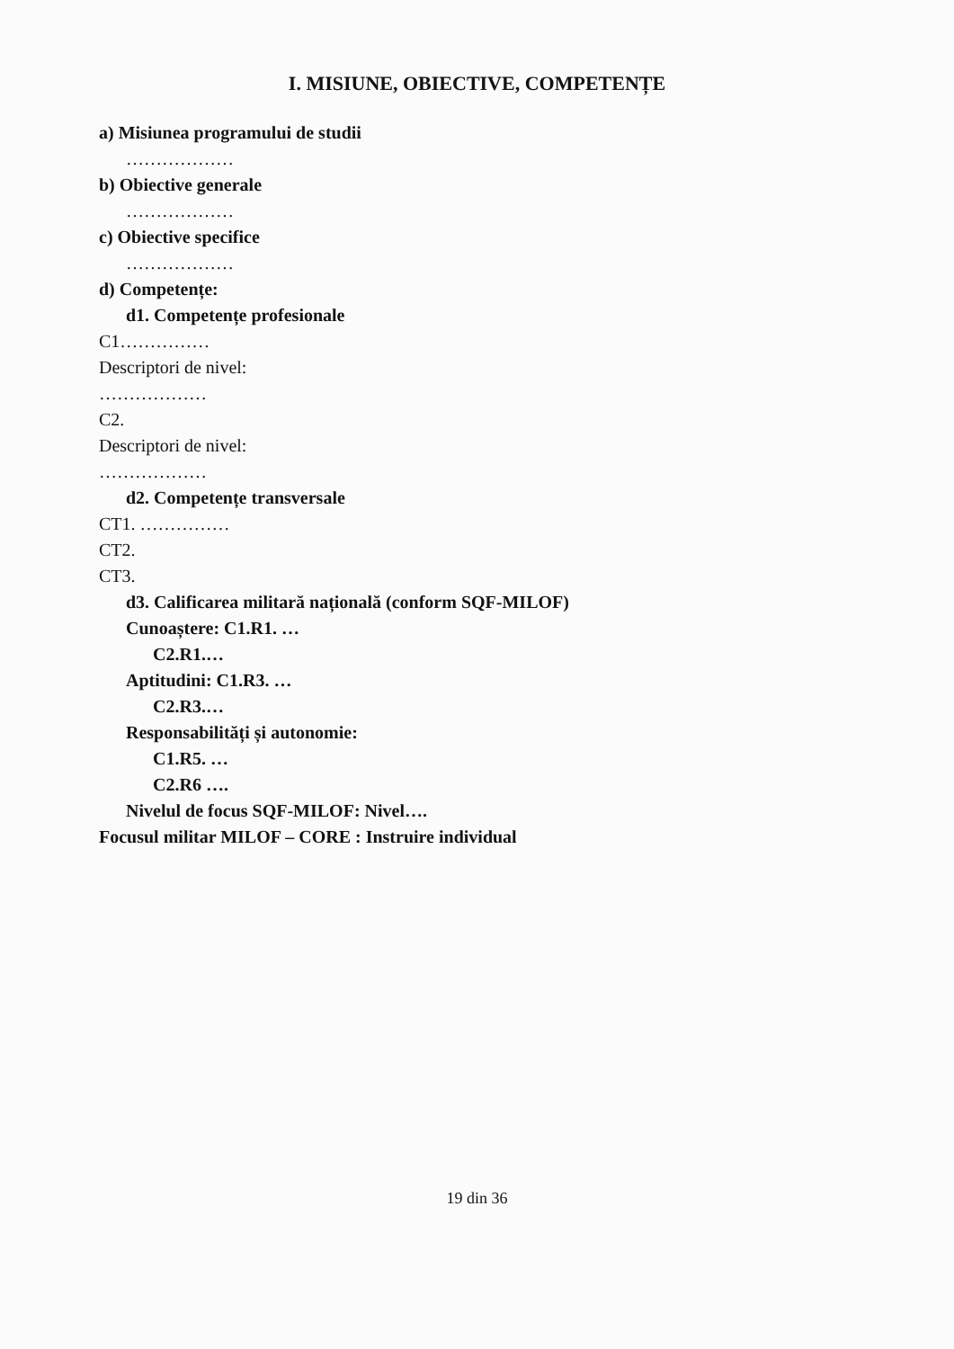I. MISIUNE, OBIECTIVE, COMPETENȚE
a) Misiunea programului de studii
………………
b) Obiective generale
………………
c) Obiective specifice
………………
d) Competențe:
d1. Competențe profesionale
C1……………
Descriptori de nivel:
………………
C2.
Descriptori de nivel:
………………
d2. Competențe transversale
CT1. ……………
CT2.
CT3.
d3. Calificarea militară națională (conform SQF-MILOF)
Cunoaștere: C1.R1. …
C2.R1.…
Aptitudini: C1.R3. …
C2.R3.…
Responsabilități și autonomie:
C1.R5. …
C2.R6 ….
Nivelul de focus SQF-MILOF: Nivel….
Focusul militar MILOF – CORE : Instruire individual
19 din 36